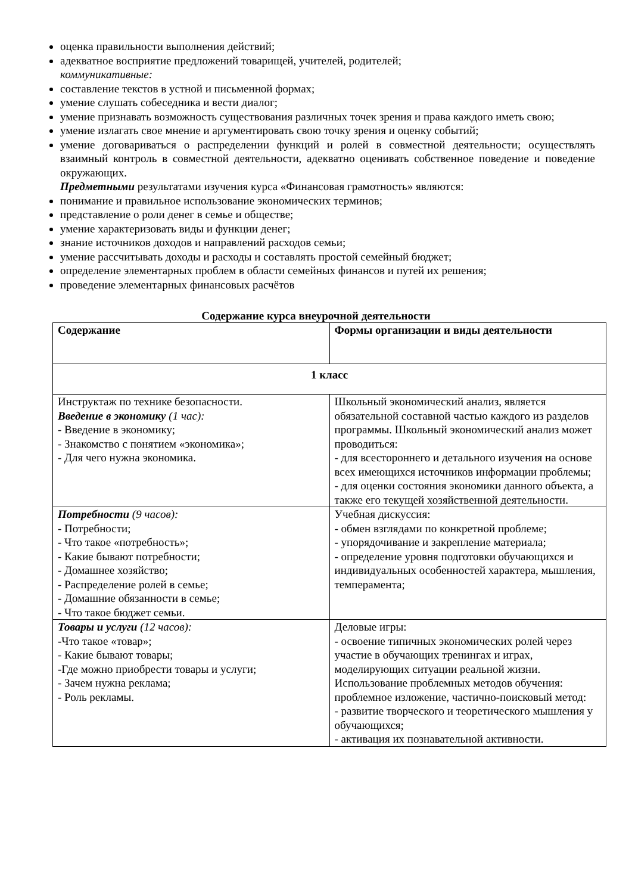оценка правильности выполнения действий;
адекватное восприятие предложений товарищей, учителей, родителей;
коммуникативные:
составление текстов в устной и письменной формах;
умение слушать собеседника и вести диалог;
умение признавать возможность существования различных точек зрения и права каждого иметь свою;
умение излагать свое мнение и аргументировать свою точку зрения и оценку событий;
умение договариваться о распределении функций и ролей в совместной деятельности; осуществлять взаимный контроль в совместной деятельности, адекватно оценивать собственное поведение и поведение окружающих.
Предметными результатами изучения курса «Финансовая грамотность» являются:
понимание и правильное использование экономических терминов;
представление о роли денег в семье и обществе;
умение характеризовать виды и функции денег;
знание источников доходов и направлений расходов семьи;
умение рассчитывать доходы и расходы и составлять простой семейный бюджет;
определение элементарных проблем в области семейных финансов и путей их решения;
проведение элементарных финансовых расчётов
Содержание курса внеурочной деятельности
| Содержание | Формы организации и виды деятельности |
| 1 класс | |
| Инструктаж по технике безопасности. Введение в экономику (1 час): - Введение в экономику; - Знакомство с понятием «экономика»; - Для чего нужна экономика. | Школьный экономический анализ, является обязательной составной частью каждого из разделов программы. Школьный экономический анализ может проводиться: - для всестороннего и детального изучения на основе всех имеющихся источников информации проблемы; - для оценки состояния экономики данного объекта, а также его текущей хозяйственной деятельности. |
| Потребности (9 часов): - Потребности; - Что такое «потребность»; - Какие бывают потребности; - Домашнее хозяйство; - Распределение ролей в семье; - Домашние обязанности в семье; - Что такое бюджет семьи. | Учебная дискуссия: - обмен взглядами по конкретной проблеме; - упорядочивание и закрепление материала; - определение уровня подготовки обучающихся и индивидуальных особенностей характера, мышления, темперамента; |
| Товары и услуги (12 часов): -Что такое «товар»; - Какие бывают товары; -Где можно приобрести товары и услуги; - Зачем нужна реклама; - Роль рекламы. | Деловые игры: - освоение типичных экономических ролей через участие в обучающих тренингах и играх, моделирующих ситуации реальной жизни. Использование проблемных методов обучения: проблемное изложение, частично-поисковый метод: - развитие творческого и теоретического мышления у обучающихся; - активация их познавательной активности. |